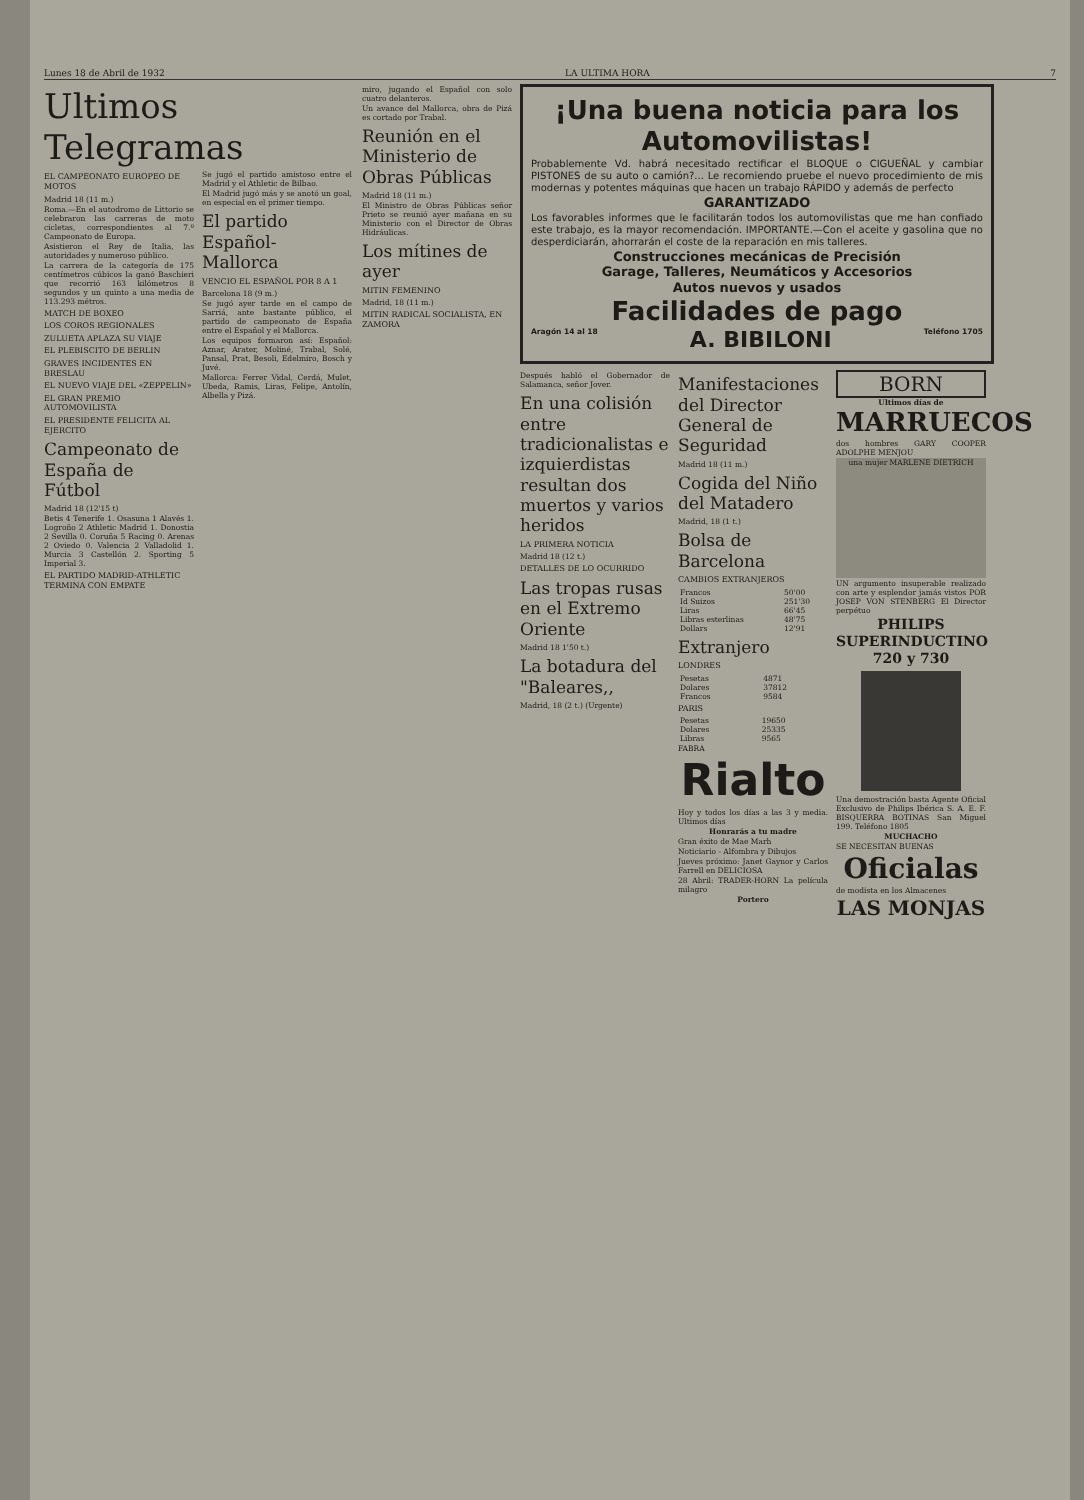Lunes 18 de Abril de 1932 LA ULTIMA HORA 7
Ultimos Telegramas
EL CAMPEONATO EUROPEO DE MOTOS
Madrid 18 (11 m.)
Roma.—En el autodromo de Littorio se celebraron las carreras de moto cicletas, correspondientes al 7.º Campeonato de Europa.
Asistieron el Rey de Italia, las autoridades y numeroso público.
La carrera de la categoría de 175 centímetros cúbicos la ganó Baschieri que recorrió 163 kilómetros 8 segundos y un quinto a una media de 113.293 métros.
MATCH DE BOXEO
LOS COROS REGIONALES
ZULUETA APLAZA SU VIAJE
EL PLEBISCITO DE BERLIN
GRAVES INCIDENTES EN BRESLAU
EL NUEVO VIAJE DEL «ZEPPELIN»
EL GRAN PREMIO AUTOMOVILISTA
EL PRESIDENTE FELICITA AL EJERCITO
Campeonato de España de Fútbol
Madrid 18 (12'15 t)
Betis 4 Tenerife 1. Osasuna 1 Alavés 1. Logroño 2 Athletic Madrid 1. Donostia 2 Sevilla 0. Coruña 5 Racing 0. Arenas 2 Oviedo 0. Valencia 2 Valladolid 1. Murcia 3 Castellón 2. Sporting 5 Imperial 3.
EL PARTIDO MADRID-ATHLETIC TERMINA CON EMPATE
Se jugó el partido amistoso entre el Madrid y el Athletic de Bilbao.
El Madrid jugó más y se anotó un goal, en especial en el primer tiempo.
El partido Español-Mallorca
VENCIO EL ESPAÑOL POR 8 A 1
Barcelona 18 (9 m.)
Se jugó ayer tarde en el campo de Sarriá, ante bastante público, el partido de campeonato de España entre el Español y el Mallorca.
Los equipos formaron así: Español: Aznar, Arater, Moliné, Trabal, Solé, Pansal, Prat, Besoli, Edelmiro, Bosch y Juvé.
Mallorca: Ferrer Vidal, Cerdá, Mulet, Ubeda, Ramis, Liras, Felipe, Antolín, Albella y Pizá.
miro, jugando el Español con solo cuatro delanteros.
Un avance del Mallorca, obra de Pizá es cortado por Trabal.
Reunión en el Ministerio de Obras Públicas
Madrid 18 (11 m.)
El Ministro de Obras Públicas señor Prieto se reunió ayer mañana en su Ministerio con el Director de Obras Hidráulicas.
Los mítines de ayer
MITIN FEMENINO
Madrid, 18 (11 m.)
MITIN RADICAL SOCIALISTA, EN ZAMORA
¡Una buena noticia para los Automovilistas!
Probablemente Vd. habrá necesitado rectificar el BLOQUE o CIGUEÑAL y cambiar PISTONES de su auto o camión?... Le recomiendo pruebe el nuevo procedimiento de mis modernas y potentes máquinas que hacen un trabajo RÁPIDO y además de perfecto
GARANTIZADO
Los favorables informes que le facilitarán todos los automovilistas que me han confiado este trabajo, es la mayor recomendación. IMPORTANTE.—Con el aceite y gasolina que no desperdiciarán, ahorrarán el coste de la reparación en mis talleres.
Construcciones mecánicas de Precisión
Garage, Talleres, Neumáticos y Accesorios
Autos nuevos y usados
Facilidades de pago
Aragón 14 al 18 A. BIBILONI Teléfono 1705
Después habló el Gobernador de Salamanca, señor Jover.
En una colisión entre tradicionalistas e izquierdistas resultan dos muertos y varios heridos
LA PRIMERA NOTICIA
Madrid 18 (12 t.)
DETALLES DE LO OCURRIDO
Las tropas rusas en el Extremo Oriente
Madrid 18 1'50 t.)
La botadura del "Baleares,,
Madrid, 18 (2 t.) (Urgente)
Manifestaciones del Director General de Seguridad
Madrid 18 (11 m.)
Cogida del Niño del Matadero
Madrid, 18 (1 t.)
Bolsa de Barcelona
CAMBIOS EXTRANJEROS
| Francos | 50'00 |
| Id Suizos | 251'30 |
| Liras | 66'45 |
| Libras esterlinas | 48'75 |
| Dollars | 12'91 |
Extranjero
LONDRES
| Pesetas | 4871 |
| Dolares | 37812 |
| Francos | 9584 |
PARIS
| Pesetas | 19650 |
| Dolares | 25335 |
| Libras | 9565 |
FABRA
Rialto
Hoy y todos los días a las 3 y media. Ultimos días
Honrarás a tu madre
Gran éxito de Mae Marh
Noticiario - Alfombra y Dibujos
Jueves próximo: Janet Gaynor y Carlos Farrell en DELICIOSA
28 Abril: TRADER-HORN La película milagro
Portero
BORN
Ultimos días de
MARRUECOS
dos hombres GARY COOPER ADOLPHE MENJOU
una mujer MARLENE DIETRICH
UN argumento insuperable realizado con arte y esplendor jamás vistos POR JOSEP VON STENBERG El Director perpétuo
PHILIPS SUPERINDUCTINO 720 y 730
Una demostración basta Agente Oficial Exclusivo de Philips Ibérica S. A. E. F. BISQUERRA BOTINAS San Miguel 199. Teléfono 1805
MUCHACHO
SE NECESITAN BUENAS
Oficialas
de modista en los Almacenes
LAS MONJAS